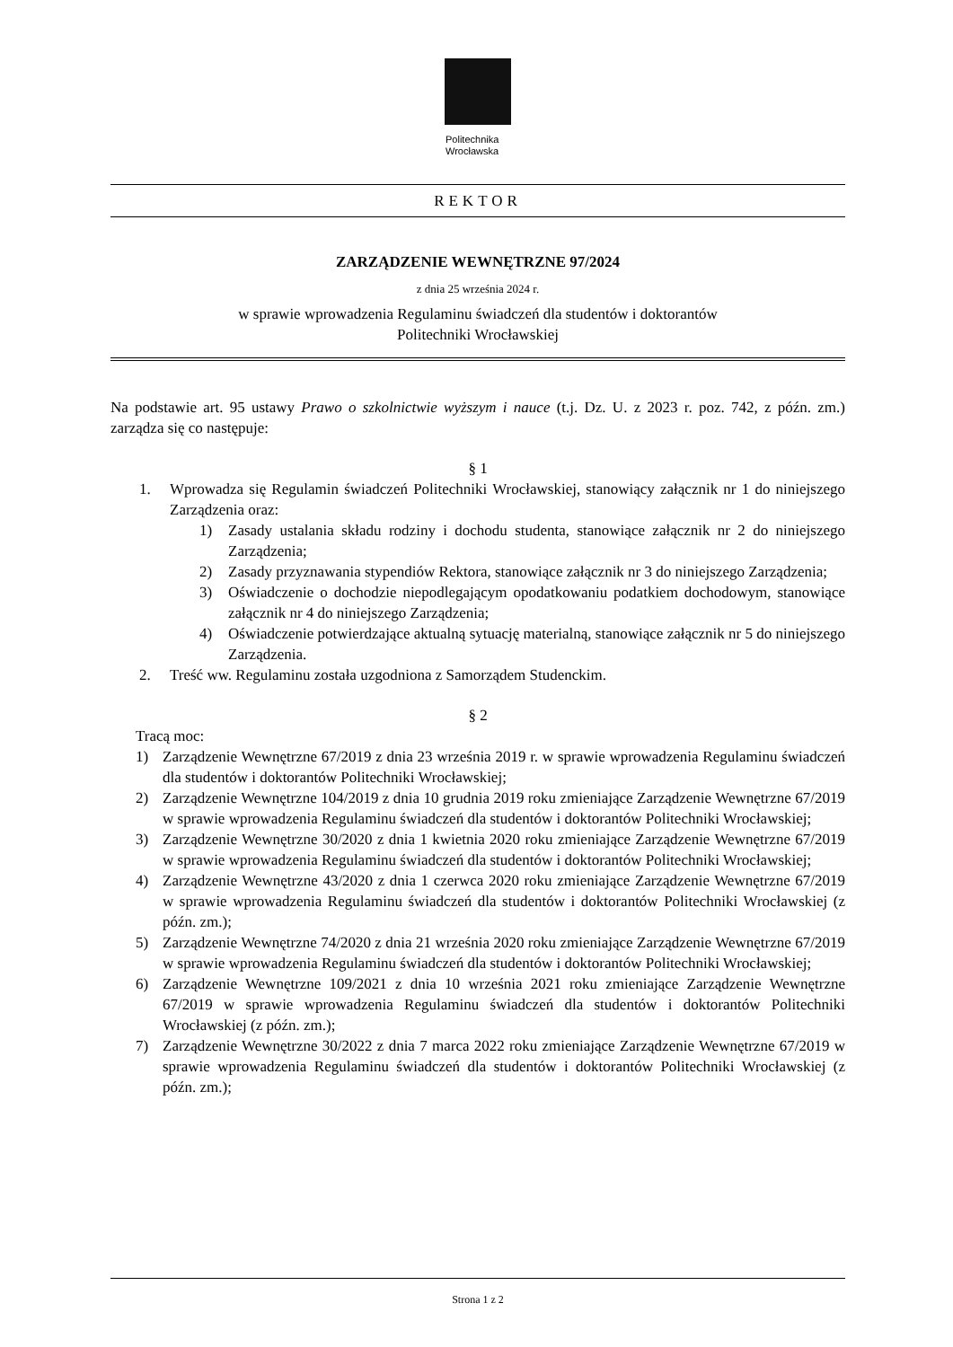Politechnika
Wrocławska
REKTOR
ZARZĄDZENIE WEWNĘTRZNE 97/2024
z dnia 25 września 2024 r.
w sprawie wprowadzenia Regulaminu świadczeń dla studentów i doktorantów
Politechniki Wrocławskiej
Na podstawie art. 95 ustawy Prawo o szkolnictwie wyższym i nauce (t.j. Dz. U. z 2023 r. poz. 742, z późn. zm.) zarządza się co następuje:
§ 1
1. Wprowadza się Regulamin świadczeń Politechniki Wrocławskiej, stanowiący załącznik nr 1 do niniejszego Zarządzenia oraz:
1) Zasady ustalania składu rodziny i dochodu studenta, stanowiące załącznik nr 2 do niniejszego Zarządzenia;
2) Zasady przyznawania stypendiów Rektora, stanowiące załącznik nr 3 do niniejszego Zarządzenia;
3) Oświadczenie o dochodzie niepodlegającym opodatkowaniu podatkiem dochodowym, stanowiące załącznik nr 4 do niniejszego Zarządzenia;
4) Oświadczenie potwierdzające aktualną sytuację materialną, stanowiące załącznik nr 5 do niniejszego Zarządzenia.
2. Treść ww. Regulaminu została uzgodniona z Samorządem Studenckim.
§ 2
Tracą moc:
1) Zarządzenie Wewnętrzne 67/2019 z dnia 23 września 2019 r. w sprawie wprowadzenia Regulaminu świadczeń dla studentów i doktorantów Politechniki Wrocławskiej;
2) Zarządzenie Wewnętrzne 104/2019 z dnia 10 grudnia 2019 roku zmieniające Zarządzenie Wewnętrzne 67/2019 w sprawie wprowadzenia Regulaminu świadczeń dla studentów i doktorantów Politechniki Wrocławskiej;
3) Zarządzenie Wewnętrzne 30/2020 z dnia 1 kwietnia 2020 roku zmieniające Zarządzenie Wewnętrzne 67/2019 w sprawie wprowadzenia Regulaminu świadczeń dla studentów i doktorantów Politechniki Wrocławskiej;
4) Zarządzenie Wewnętrzne 43/2020 z dnia 1 czerwca 2020 roku zmieniające Zarządzenie Wewnętrzne 67/2019 w sprawie wprowadzenia Regulaminu świadczeń dla studentów i doktorantów Politechniki Wrocławskiej (z późn. zm.);
5) Zarządzenie Wewnętrzne 74/2020 z dnia 21 września 2020 roku zmieniające Zarządzenie Wewnętrzne 67/2019 w sprawie wprowadzenia Regulaminu świadczeń dla studentów i doktorantów Politechniki Wrocławskiej;
6) Zarządzenie Wewnętrzne 109/2021 z dnia 10 września 2021 roku zmieniające Zarządzenie Wewnętrzne 67/2019 w sprawie wprowadzenia Regulaminu świadczeń dla studentów i doktorantów Politechniki Wrocławskiej (z późn. zm.);
7) Zarządzenie Wewnętrzne 30/2022 z dnia 7 marca 2022 roku zmieniające Zarządzenie Wewnętrzne 67/2019 w sprawie wprowadzenia Regulaminu świadczeń dla studentów i doktorantów Politechniki Wrocławskiej (z późn. zm.);
Strona 1 z 2